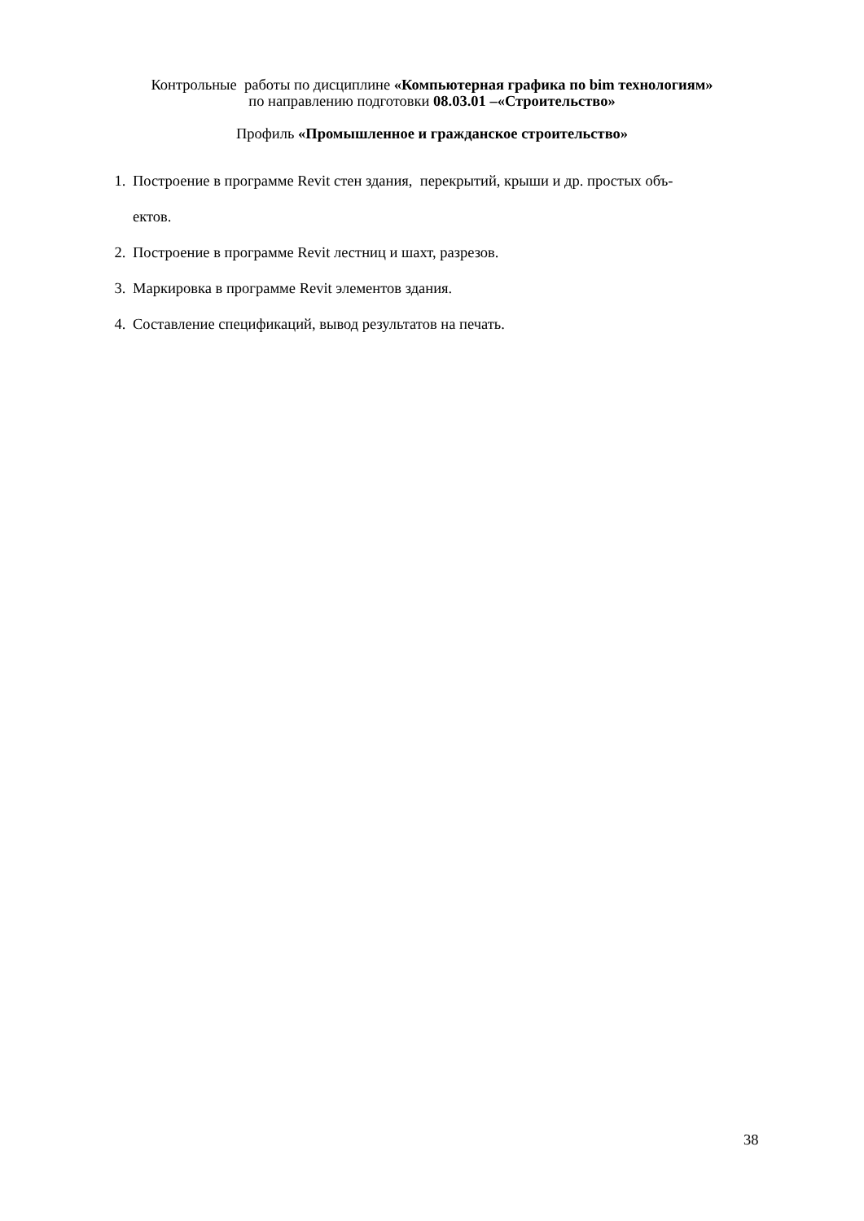Контрольные работы по дисциплине «Компьютерная графика по bim технологиям»
по направлению подготовки 08.03.01 –«Строительство»
Профиль «Промышленное и гражданское строительство»
1. Построение в программе Revit стен здания, перекрытий, крыши и др. простых объ-
ектов.
2. Построение в программе Revit лестниц и шахт, разрезов.
3. Маркировка в программе Revit элементов здания.
4. Составление спецификаций, вывод результатов на печать.
38